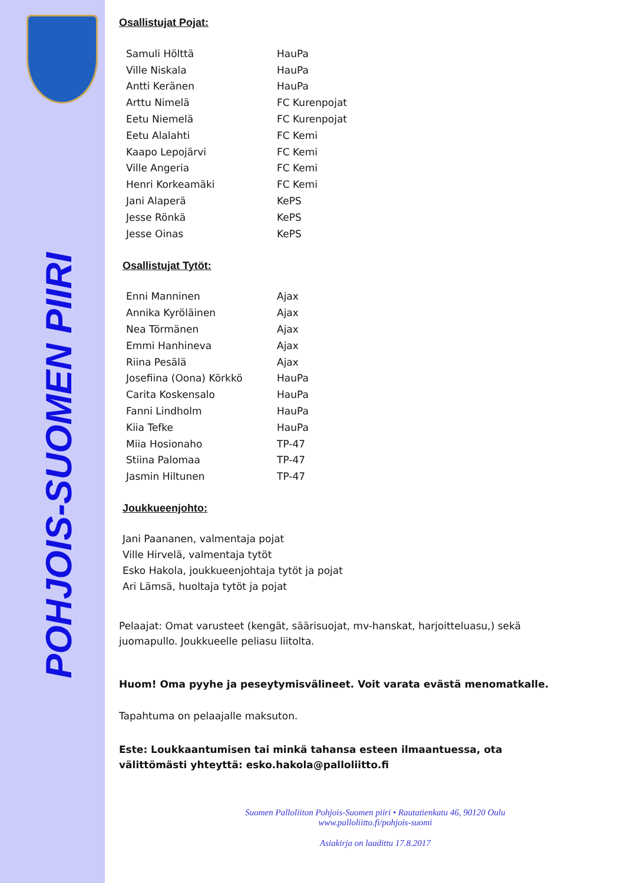POHJOIS-SUOMEN PIIRI
Osallistujat Pojat:
| Samuli Hölttä | HauPa |
| Ville Niskala | HauPa |
| Antti Keränen | HauPa |
| Arttu Nimelä | FC Kurenpojat |
| Eetu Niemelä | FC Kurenpojat |
| Eetu Alalahti | FC Kemi |
| Kaapo Lepojärvi | FC Kemi |
| Ville Angeria | FC Kemi |
| Henri Korkeamäki | FC Kemi |
| Jani Alaperä | KePS |
| Jesse Rönkä | KePS |
| Jesse Oinas | KePS |
Osallistujat Tytöt:
| Enni Manninen | Ajax |
| Annika Kyröläinen | Ajax |
| Nea Törmänen | Ajax |
| Emmi Hanhineva | Ajax |
| Riina Pesälä | Ajax |
| Josefiina (Oona) Körkkö | HauPa |
| Carita Koskensalo | HauPa |
| Fanni Lindholm | HauPa |
| Kiia Tefke | HauPa |
| Miia Hosionaho | TP-47 |
| Stiina Palomaa | TP-47 |
| Jasmin Hiltunen | TP-47 |
Joukkueenjohto:
Jani Paananen, valmentaja pojat
Ville Hirvelä, valmentaja tytöt
Esko Hakola, joukkueenjohtaja tytöt ja pojat
Ari Lämsä, huoltaja tytöt ja pojat
Pelaajat: Omat varusteet (kengät, säärisuojat, mv-hanskat, harjoitteluasu,) sekä juomapullo. Joukkueelle peliasu liitolta.
Huom! Oma pyyhe ja peseytymisvälineet. Voit varata evästä menomatkalle.
Tapahtuma on pelaajalle maksuton.
Este: Loukkaantumisen tai minkä tahansa esteen ilmaantuessa, ota välittömästi yhteyttä: esko.hakola@palloliitto.fi
Suomen Palloliiton Pohjois-Suomen piiri • Rautatienkatu 46, 90120 Oulu
www.palloliitto.fi/pohjois-suomi
Asiakirja on laadittu 17.8.2017